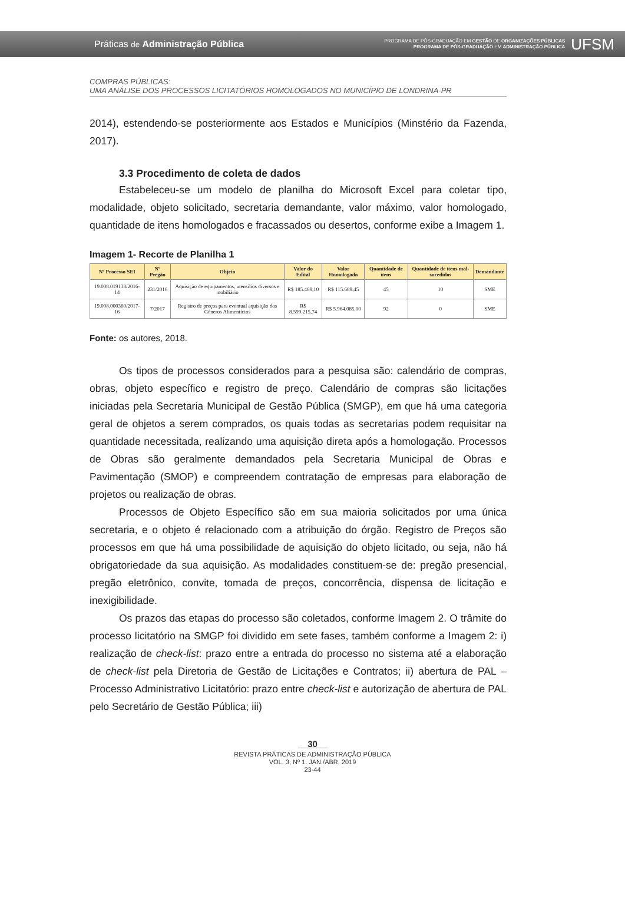Práticas de Administração Pública
PROGRAMA DE PÓS-GRADUAÇÃO EM GESTÃO DE ORGANIZAÇÕES PÚBLICAS
PROGRAMA DE PÓS-GRADUAÇÃO EM ADMINISTRAÇÃO PÚBLICA
UFSM
COMPRAS PÚBLICAS:
UMA ANÁLISE DOS PROCESSOS LICITATÓRIOS HOMOLOGADOS NO MUNICÍPIO DE LONDRINA-PR
2014), estendendo-se posteriormente aos Estados e Municípios (Minstério da Fazenda, 2017).
3.3 Procedimento de coleta de dados
Estabeleceu-se um modelo de planilha do Microsoft Excel para coletar tipo, modalidade, objeto solicitado, secretaria demandante, valor máximo, valor homologado, quantidade de itens homologados e fracassados ou desertos, conforme exibe a Imagem 1.
Imagem 1- Recorte de Planilha 1
| Nº Processo SEI | Nº Pregão | Objeto | Valor do Edital | Valor Homologado | Quantidade de itens | Quantidade de itens mal-sucedidos | Demandante |
| --- | --- | --- | --- | --- | --- | --- | --- |
| 19.008.019138/2016-14 | 231/2016 | Aquisição de equipamentos, utensílios diversos e mobiliário | R$ 185.469,10 | R$ 115.689,45 | 45 | 10 | SME |
| 19.008.000360/2017-16 | 7/2017 | Registro de preços para eventual aquisição dos Gêneros Alimentícios | R$ 8.599.215,74 | R$ 5.964.085,00 | 92 | 0 | SME |
Fonte: os autores, 2018.
Os tipos de processos considerados para a pesquisa são: calendário de compras, obras, objeto específico e registro de preço. Calendário de compras são licitações iniciadas pela Secretaria Municipal de Gestão Pública (SMGP), em que há uma categoria geral de objetos a serem comprados, os quais todas as secretarias podem requisitar na quantidade necessitada, realizando uma aquisição direta após a homologação. Processos de Obras são geralmente demandados pela Secretaria Municipal de Obras e Pavimentação (SMOP) e compreendem contratação de empresas para elaboração de projetos ou realização de obras.
Processos de Objeto Específico são em sua maioria solicitados por uma única secretaria, e o objeto é relacionado com a atribuição do órgão. Registro de Preços são processos em que há uma possibilidade de aquisição do objeto licitado, ou seja, não há obrigatoriedade da sua aquisição. As modalidades constituem-se de: pregão presencial, pregão eletrônico, convite, tomada de preços, concorrência, dispensa de licitação e inexigibilidade.
Os prazos das etapas do processo são coletados, conforme Imagem 2. O trâmite do processo licitatório na SMGP foi dividido em sete fases, também conforme a Imagem 2: i) realização de check-list: prazo entre a entrada do processo no sistema até a elaboração de check-list pela Diretoria de Gestão de Licitações e Contratos; ii) abertura de PAL – Processo Administrativo Licitatório: prazo entre check-list e autorização de abertura de PAL pelo Secretário de Gestão Pública; iii)
30
REVISTA PRÁTICAS DE ADMINISTRAÇÃO PÚBLICA
VOL. 3, Nº 1. JAN./ABR. 2019
23-44